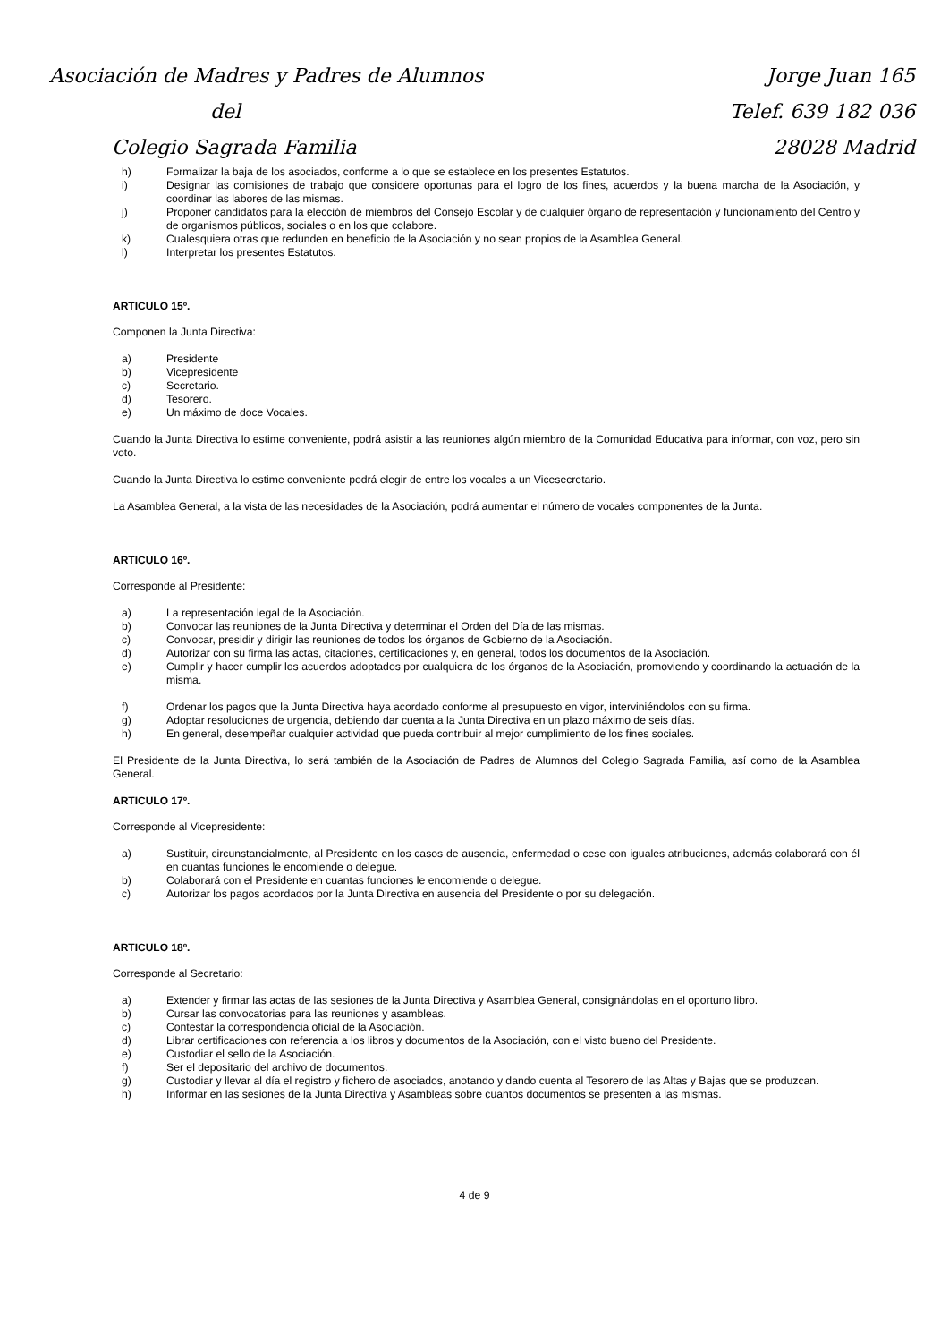Asociación de Madres y Padres de Alumnos
del
Colegio Sagrada Familia
Jorge Juan 165
Telef. 639 182 036
28028 Madrid
h) Formalizar la baja de los asociados, conforme a lo que se establece en los presentes Estatutos.
i)
Designar las comisiones de trabajo que considere oportunas para el logro de los fines, acuerdos y la buena marcha de la Asociación, y coordinar las labores de las mismas.
j)
Proponer candidatos para la elección de miembros del Consejo Escolar y de cualquier órgano de representación y funcionamiento del Centro y de organismos públicos, sociales o en los que colabore.
k) Cualesquiera otras que redunden en beneficio de la Asociación y no sean propios de la Asamblea General.
l) Interpretar los presentes Estatutos.
ARTICULO 15º.
Componen la Junta Directiva:
a) Presidente
b) Vicepresidente
c) Secretario.
d) Tesorero.
e) Un máximo de doce Vocales.
Cuando la Junta Directiva lo estime conveniente, podrá asistir a las reuniones algún miembro de la Comunidad Educativa para informar, con voz, pero sin voto.
Cuando la Junta Directiva lo estime conveniente podrá elegir de entre los vocales a un Vicesecretario.
La Asamblea General, a la vista de las necesidades de la Asociación, podrá aumentar el número de vocales componentes de la Junta.
ARTICULO 16º.
Corresponde al Presidente:
a) La representación legal de la Asociación.
b) Convocar las reuniones de la Junta Directiva y determinar el Orden del Día de las mismas.
c) Convocar, presidir y dirigir las reuniones de todos los órganos de Gobierno de la Asociación.
d) Autorizar con su firma las actas, citaciones, certificaciones y, en general, todos los documentos de la Asociación.
e)
Cumplir y hacer cumplir los acuerdos adoptados por cualquiera de los órganos de la Asociación, promoviendo y coordinando la actuación de la misma.
f) Ordenar los pagos que la Junta Directiva haya acordado conforme al presupuesto en vigor, interviniéndolos con su firma.
g) Adoptar resoluciones de urgencia, debiendo dar cuenta a la Junta Directiva en un plazo máximo de seis días.
h) En general, desempeñar cualquier actividad que pueda contribuir al mejor cumplimiento de los fines sociales.
El Presidente de la Junta Directiva, lo será también de la Asociación de Padres de Alumnos del Colegio Sagrada Familia, así como de la Asamblea General.
ARTICULO 17º.
Corresponde al Vicepresidente:
a)
Sustituir, circunstancialmente, al Presidente en los casos de ausencia, enfermedad o cese con iguales atribuciones, además colaborará con él en cuantas funciones le encomiende o delegue.
b) Colaborará con el Presidente en cuantas funciones le encomiende o delegue.
c) Autorizar los pagos acordados por la Junta Directiva en ausencia del Presidente o por su delegación.
ARTICULO 18º.
Corresponde al Secretario:
a) Extender y firmar las actas de las sesiones de la Junta Directiva y Asamblea General, consignándolas en el oportuno libro.
b) Cursar las convocatorias para las reuniones y asambleas.
c) Contestar la correspondencia oficial de la Asociación.
d) Librar certificaciones con referencia a los libros y documentos de la Asociación, con el visto bueno del Presidente.
e) Custodiar el sello de la Asociación.
f) Ser el depositario del archivo de documentos.
g)
Custodiar y llevar al día el registro y fichero de asociados, anotando y dando cuenta al Tesorero de las Altas y Bajas que se produzcan.
h) Informar en las sesiones de la Junta Directiva y Asambleas sobre cuantos documentos se presenten a las mismas.
4 de 9